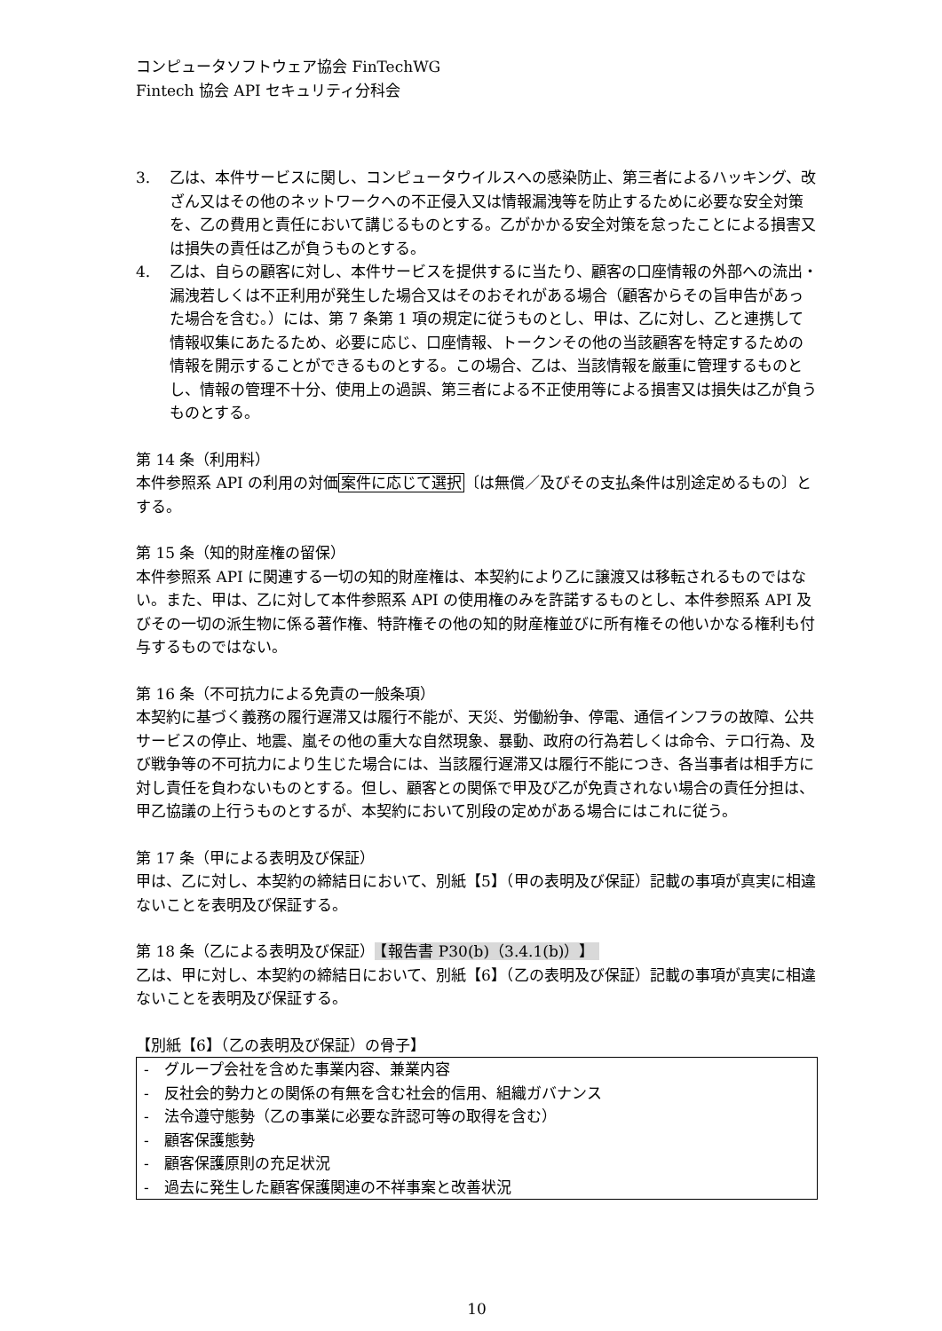コンピュータソフトウェア協会 FinTechWG
Fintech 協会 API セキュリティ分科会
3. 乙は、本件サービスに関し、コンピュータウイルスへの感染防止、第三者によるハッキング、改ざん又はその他のネットワークへの不正侵入又は情報漏洩等を防止するために必要な安全対策を、乙の費用と責任において講じるものとする。乙がかかる安全対策を怠ったことによる損害又は損失の責任は乙が負うものとする。
4. 乙は、自らの顧客に対し、本件サービスを提供するに当たり、顧客の口座情報の外部への流出・漏洩若しくは不正利用が発生した場合又はそのおそれがある場合（顧客からその旨申告があった場合を含む。）には、第 7 条第 1 項の規定に従うものとし、甲は、乙に対し、乙と連携して情報収集にあたるため、必要に応じ、口座情報、トークンその他の当該顧客を特定するための情報を開示することができるものとする。この場合、乙は、当該情報を厳重に管理するものとし、情報の管理不十分、使用上の過誤、第三者による不正使用等による損害又は損失は乙が負うものとする。
第 14 条（利用料）
本件参照系 API の利用の対価案件に応じて選択〔は無償／及びその支払条件は別途定めるもの〕とする。
第 15 条（知的財産権の留保）
本件参照系 API に関連する一切の知的財産権は、本契約により乙に譲渡又は移転されるものではない。また、甲は、乙に対して本件参照系 API の使用権のみを許諾するものとし、本件参照系 API 及びその一切の派生物に係る著作権、特許権その他の知的財産権並びに所有権その他いかなる権利も付与するものではない。
第 16 条（不可抗力による免責の一般条項）
本契約に基づく義務の履行遅滞又は履行不能が、天災、労働紛争、停電、通信インフラの故障、公共サービスの停止、地震、嵐その他の重大な自然現象、暴動、政府の行為若しくは命令、テロ行為、及び戦争等の不可抗力により生じた場合には、当該履行遅滞又は履行不能につき、各当事者は相手方に対し責任を負わないものとする。但し、顧客との関係で甲及び乙が免責されない場合の責任分担は、甲乙協議の上行うものとするが、本契約において別段の定めがある場合にはこれに従う。
第 17 条（甲による表明及び保証）
甲は、乙に対し、本契約の締結日において、別紙【5】（甲の表明及び保証）記載の事項が真実に相違ないことを表明及び保証する。
第 18 条（乙による表明及び保証） 【報告書 P30(b)（3.4.1(b)）】
乙は、甲に対し、本契約の締結日において、別紙【6】（乙の表明及び保証）記載の事項が真実に相違ないことを表明及び保証する。
【別紙【6】（乙の表明及び保証）の骨子】
-　グループ会社を含めた事業内容、兼業内容
-　反社会的勢力との関係の有無を含む社会的信用、組織ガバナンス
-　法令遵守態勢（乙の事業に必要な許認可等の取得を含む）
-　顧客保護態勢
-　顧客保護原則の充足状況
-　過去に発生した顧客保護関連の不祥事案と改善状況
10